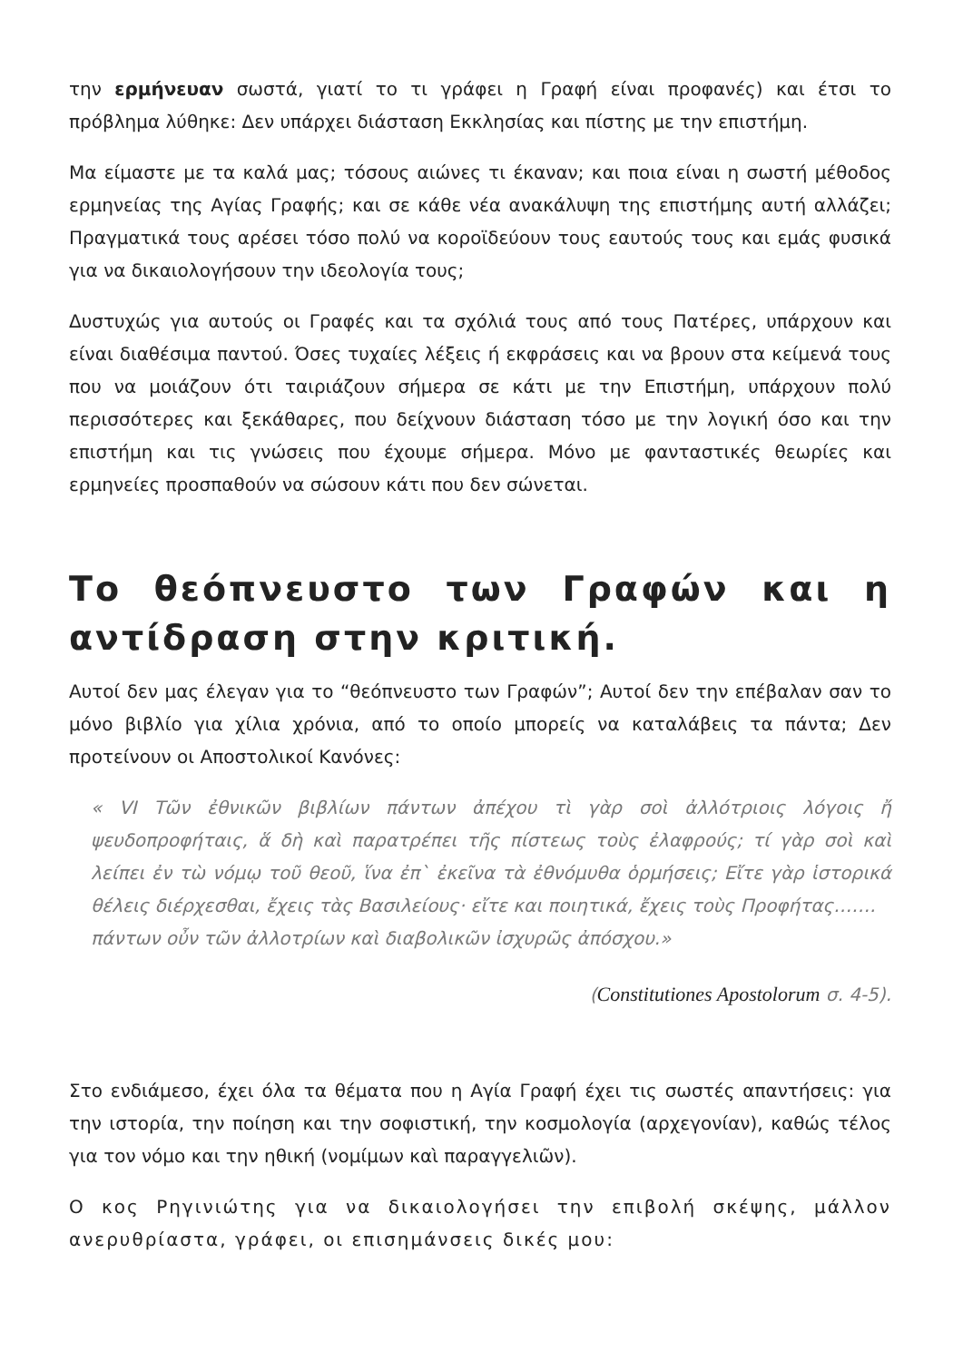την ερμήνευαν σωστά, γιατί το τι γράφει η Γραφή είναι προφανές) και έτσι το πρόβλημα λύθηκε: Δεν υπάρχει διάσταση Εκκλησίας και πίστης με την επιστήμη.
Μα είμαστε με τα καλά μας; τόσους αιώνες τι έκαναν; και ποια είναι η σωστή μέθοδος ερμηνείας της Αγίας Γραφής; και σε κάθε νέα ανακάλυψη της επιστήμης αυτή αλλάζει; Πραγματικά τους αρέσει τόσο πολύ να κοροϊδεύουν τους εαυτούς τους και εμάς φυσικά για να δικαιολογήσουν την ιδεολογία τους;
Δυστυχώς για αυτούς οι Γραφές και τα σχόλιά τους από τους Πατέρες, υπάρχουν και είναι διαθέσιμα παντού. Όσες τυχαίες λέξεις ή εκφράσεις και να βρουν στα κείμενά τους που να μοιάζουν ότι ταιριάζουν σήμερα σε κάτι με την Επιστήμη, υπάρχουν πολύ περισσότερες και ξεκάθαρες, που δείχνουν διάσταση τόσο με την λογική όσο και την επιστήμη και τις γνώσεις που έχουμε σήμερα. Μόνο με φανταστικές θεωρίες και ερμηνείες προσπαθούν να σώσουν κάτι που δεν σώνεται.
Το θεόπνευστο των Γραφών και η αντίδραση στην κριτική.
Αυτοί δεν μας έλεγαν για το “θεόπνευστο των Γραφών”; Αυτοί δεν την επέβαλαν σαν το μόνο βιβλίο για χίλια χρόνια, από το οποίο μπορείς να καταλάβεις τα πάντα; Δεν προτείνουν οι Αποστολικοί Κανόνες:
« VI Τῶν ἐθνικῶν βιβλίων πάντων ἀπέχου τὶ γὰρ σοὶ ἀλλότριοις λόγοις ἤ ψευδοπροφήταις, ἅ δὴ καὶ παρατρέπει τῆς πίστεως τοὺς ἐλαφρούς; τί γὰρ σοὶ καὶ λείπει ἐν τὼ νόμῳ τοῦ θεοῦ, ἵνα ἐπ` ἐκεῖνα τὰ ἐθνόμυθα ὁρμήσεις; Εἴτε γὰρ ἱστορικά θέλεις διέρχεσθαι, ἔχεις τὰς Βασιλείους· εἴτε και ποιητικά, ἔχεις τοὺς Προφήτας…….
πάντων οὖν τῶν ἀλλοτρίων καὶ διαβολικῶν ἰσχυρῶς ἀπόσχου.»
(Constitutiones Apostolorum σ. 4-5).
Στο ενδιάμεσο, έχει όλα τα θέματα που η Αγία Γραφή έχει τις σωστές απαντήσεις: για την ιστορία, την ποίηση και την σοφιστική, την κοσμολογία (αρχεγονίαν), καθώς τέλος για τον νόμο και την ηθική (νομίμων καὶ παραγγελιῶν).
Ο κος Ρηγινιώτης για να δικαιολογήσει την επιβολή σκέψης, μάλλον ανερυθρίαστα, γράφει, οι επισημάνσεις δικές μου: